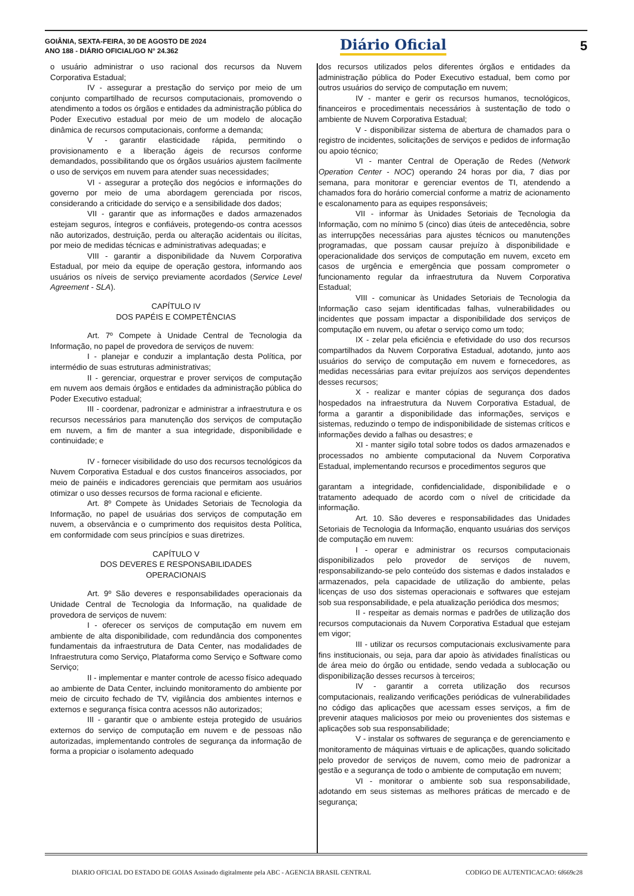GOIÂNIA, SEXTA-FEIRA, 30 DE AGOSTO DE 2024
ANO 188 - DIÁRIO OFICIAL/GO N° 24.362
Diário Oficial 5
o usuário administrar o uso racional dos recursos da Nuvem Corporativa Estadual;
IV - assegurar a prestação do serviço por meio de um conjunto compartilhado de recursos computacionais, promovendo o atendimento a todos os órgãos e entidades da administração pública do Poder Executivo estadual por meio de um modelo de alocação dinâmica de recursos computacionais, conforme a demanda;
V - garantir elasticidade rápida, permitindo o provisionamento e a liberação ágeis de recursos conforme demandados, possibilitando que os órgãos usuários ajustem facilmente o uso de serviços em nuvem para atender suas necessidades;
VI - assegurar a proteção dos negócios e informações do governo por meio de uma abordagem gerenciada por riscos, considerando a criticidade do serviço e a sensibilidade dos dados;
VII - garantir que as informações e dados armazenados estejam seguros, íntegros e confiáveis, protegendo-os contra acessos não autorizados, destruição, perda ou alteração acidentais ou ilícitas, por meio de medidas técnicas e administrativas adequadas; e
VIII - garantir a disponibilidade da Nuvem Corporativa Estadual, por meio da equipe de operação gestora, informando aos usuários os níveis de serviço previamente acordados (Service Level Agreement - SLA).
CAPÍTULO IV
DOS PAPÉIS E COMPETÊNCIAS
Art. 7º Compete à Unidade Central de Tecnologia da Informação, no papel de provedora de serviços de nuvem:
I - planejar e conduzir a implantação desta Política, por intermédio de suas estruturas administrativas;
II - gerenciar, orquestrar e prover serviços de computação em nuvem aos demais órgãos e entidades da administração pública do Poder Executivo estadual;
III - coordenar, padronizar e administrar a infraestrutura e os recursos necessários para manutenção dos serviços de computação em nuvem, a fim de manter a sua integridade, disponibilidade e continuidade; e
IV - fornecer visibilidade do uso dos recursos tecnológicos da Nuvem Corporativa Estadual e dos custos financeiros associados, por meio de painéis e indicadores gerenciais que permitam aos usuários otimizar o uso desses recursos de forma racional e eficiente.
Art. 8º Compete às Unidades Setoriais de Tecnologia da Informação, no papel de usuárias dos serviços de computação em nuvem, a observância e o cumprimento dos requisitos desta Política, em conformidade com seus princípios e suas diretrizes.
CAPÍTULO V
DOS DEVERES E RESPONSABILIDADES
OPERACIONAIS
Art. 9º São deveres e responsabilidades operacionais da Unidade Central de Tecnologia da Informação, na qualidade de provedora de serviços de nuvem:
I - oferecer os serviços de computação em nuvem em ambiente de alta disponibilidade, com redundância dos componentes fundamentais da infraestrutura de Data Center, nas modalidades de Infraestrutura como Serviço, Plataforma como Serviço e Software como Serviço;
II - implementar e manter controle de acesso físico adequado ao ambiente de Data Center, incluindo monitoramento do ambiente por meio de circuito fechado de TV, vigilância dos ambientes internos e externos e segurança física contra acessos não autorizados;
III - garantir que o ambiente esteja protegido de usuários externos do serviço de computação em nuvem e de pessoas não autorizadas, implementando controles de segurança da informação de forma a propiciar o isolamento adequado
dos recursos utilizados pelos diferentes órgãos e entidades da administração pública do Poder Executivo estadual, bem como por outros usuários do serviço de computação em nuvem;
IV - manter e gerir os recursos humanos, tecnológicos, financeiros e procedimentais necessários à sustentação de todo o ambiente de Nuvem Corporativa Estadual;
V - disponibilizar sistema de abertura de chamados para o registro de incidentes, solicitações de serviços e pedidos de informação ou apoio técnico;
VI - manter Central de Operação de Redes (Network Operation Center - NOC) operando 24 horas por dia, 7 dias por semana, para monitorar e gerenciar eventos de TI, atendendo a chamados fora do horário comercial conforme a matriz de acionamento e escalonamento para as equipes responsáveis;
VII - informar às Unidades Setoriais de Tecnologia da Informação, com no mínimo 5 (cinco) dias úteis de antecedência, sobre as interrupções necessárias para ajustes técnicos ou manutenções programadas, que possam causar prejuízo à disponibilidade e operacionalidade dos serviços de computação em nuvem, exceto em casos de urgência e emergência que possam comprometer o funcionamento regular da infraestrutura da Nuvem Corporativa Estadual;
VIII - comunicar às Unidades Setoriais de Tecnologia da Informação caso sejam identificadas falhas, vulnerabilidades ou incidentes que possam impactar a disponibilidade dos serviços de computação em nuvem, ou afetar o serviço como um todo;
IX - zelar pela eficiência e efetividade do uso dos recursos compartilhados da Nuvem Corporativa Estadual, adotando, junto aos usuários do serviço de computação em nuvem e fornecedores, as medidas necessárias para evitar prejuízos aos serviços dependentes desses recursos;
X - realizar e manter cópias de segurança dos dados hospedados na infraestrutura da Nuvem Corporativa Estadual, de forma a garantir a disponibilidade das informações, serviços e sistemas, reduzindo o tempo de indisponibilidade de sistemas críticos e informações devido a falhas ou desastres; e
XI - manter sigilo total sobre todos os dados armazenados e processados no ambiente computacional da Nuvem Corporativa Estadual, implementando recursos e procedimentos seguros que
garantam a integridade, confidencialidade, disponibilidade e o tratamento adequado de acordo com o nível de criticidade da informação.
Art. 10. São deveres e responsabilidades das Unidades Setoriais de Tecnologia da Informação, enquanto usuárias dos serviços de computação em nuvem:
I - operar e administrar os recursos computacionais disponibilizados pelo provedor de serviços de nuvem, responsabilizando-se pelo conteúdo dos sistemas e dados instalados e armazenados, pela capacidade de utilização do ambiente, pelas licenças de uso dos sistemas operacionais e softwares que estejam sob sua responsabilidade, e pela atualização periódica dos mesmos;
II - respeitar as demais normas e padrões de utilização dos recursos computacionais da Nuvem Corporativa Estadual que estejam em vigor;
III - utilizar os recursos computacionais exclusivamente para fins institucionais, ou seja, para dar apoio às atividades finalísticas ou de área meio do órgão ou entidade, sendo vedada a sublocação ou disponibilização desses recursos à terceiros;
IV - garantir a correta utilização dos recursos computacionais, realizando verificações periódicas de vulnerabilidades no código das aplicações que acessam esses serviços, a fim de prevenir ataques maliciosos por meio ou provenientes dos sistemas e aplicações sob sua responsabilidade;
V - instalar os softwares de segurança e de gerenciamento e monitoramento de máquinas virtuais e de aplicações, quando solicitado pelo provedor de serviços de nuvem, como meio de padronizar a gestão e a segurança de todo o ambiente de computação em nuvem;
VI - monitorar o ambiente sob sua responsabilidade, adotando em seus sistemas as melhores práticas de mercado e de segurança;
DIARIO OFICIAL DO ESTADO DE GOIAS Assinado digitalmente pela ABC - AGENCIA BRASIL CENTRAL CODIGO DE AUTENTICACAO: 6f669c28